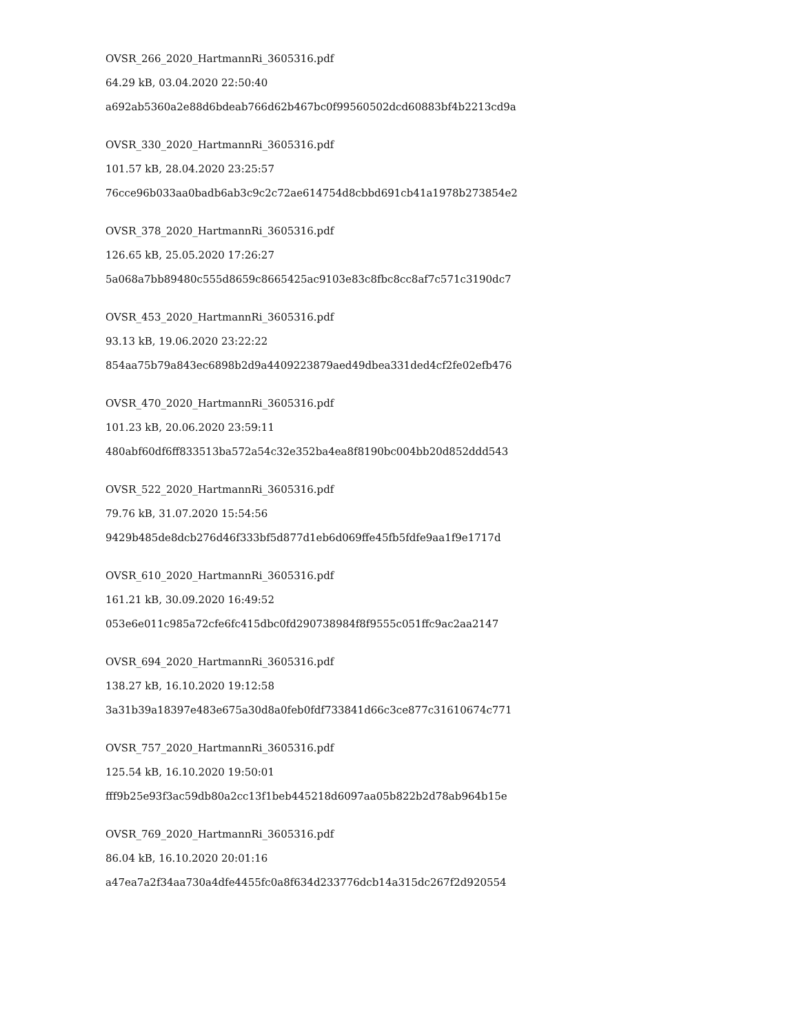OVSR_266_2020_HartmannRi_3605316.pdf
64.29 kB, 03.04.2020 22:50:40
a692ab5360a2e88d6bdeab766d62b467bc0f99560502dcd60883bf4b2213cd9a
OVSR_330_2020_HartmannRi_3605316.pdf
101.57 kB, 28.04.2020 23:25:57
76cce96b033aa0badb6ab3c9c2c72ae614754d8cbbd691cb41a1978b273854e2
OVSR_378_2020_HartmannRi_3605316.pdf
126.65 kB, 25.05.2020 17:26:27
5a068a7bb89480c555d8659c8665425ac9103e83c8fbc8cc8af7c571c3190dc7
OVSR_453_2020_HartmannRi_3605316.pdf
93.13 kB, 19.06.2020 23:22:22
854aa75b79a843ec6898b2d9a4409223879aed49dbea331ded4cf2fe02efb476
OVSR_470_2020_HartmannRi_3605316.pdf
101.23 kB, 20.06.2020 23:59:11
480abf60df6ff833513ba572a54c32e352ba4ea8f8190bc004bb20d852ddd543
OVSR_522_2020_HartmannRi_3605316.pdf
79.76 kB, 31.07.2020 15:54:56
9429b485de8dcb276d46f333bf5d877d1eb6d069ffe45fb5fdfe9aa1f9e1717d
OVSR_610_2020_HartmannRi_3605316.pdf
161.21 kB, 30.09.2020 16:49:52
053e6e011c985a72cfe6fc415dbc0fd290738984f8f9555c051ffc9ac2aa2147
OVSR_694_2020_HartmannRi_3605316.pdf
138.27 kB, 16.10.2020 19:12:58
3a31b39a18397e483e675a30d8a0feb0fdf733841d66c3ce877c31610674c771
OVSR_757_2020_HartmannRi_3605316.pdf
125.54 kB, 16.10.2020 19:50:01
fff9b25e93f3ac59db80a2cc13f1beb445218d6097aa05b822b2d78ab964b15e
OVSR_769_2020_HartmannRi_3605316.pdf
86.04 kB, 16.10.2020 20:01:16
a47ea7a2f34aa730a4dfe4455fc0a8f634d233776dcb14a315dc267f2d920554